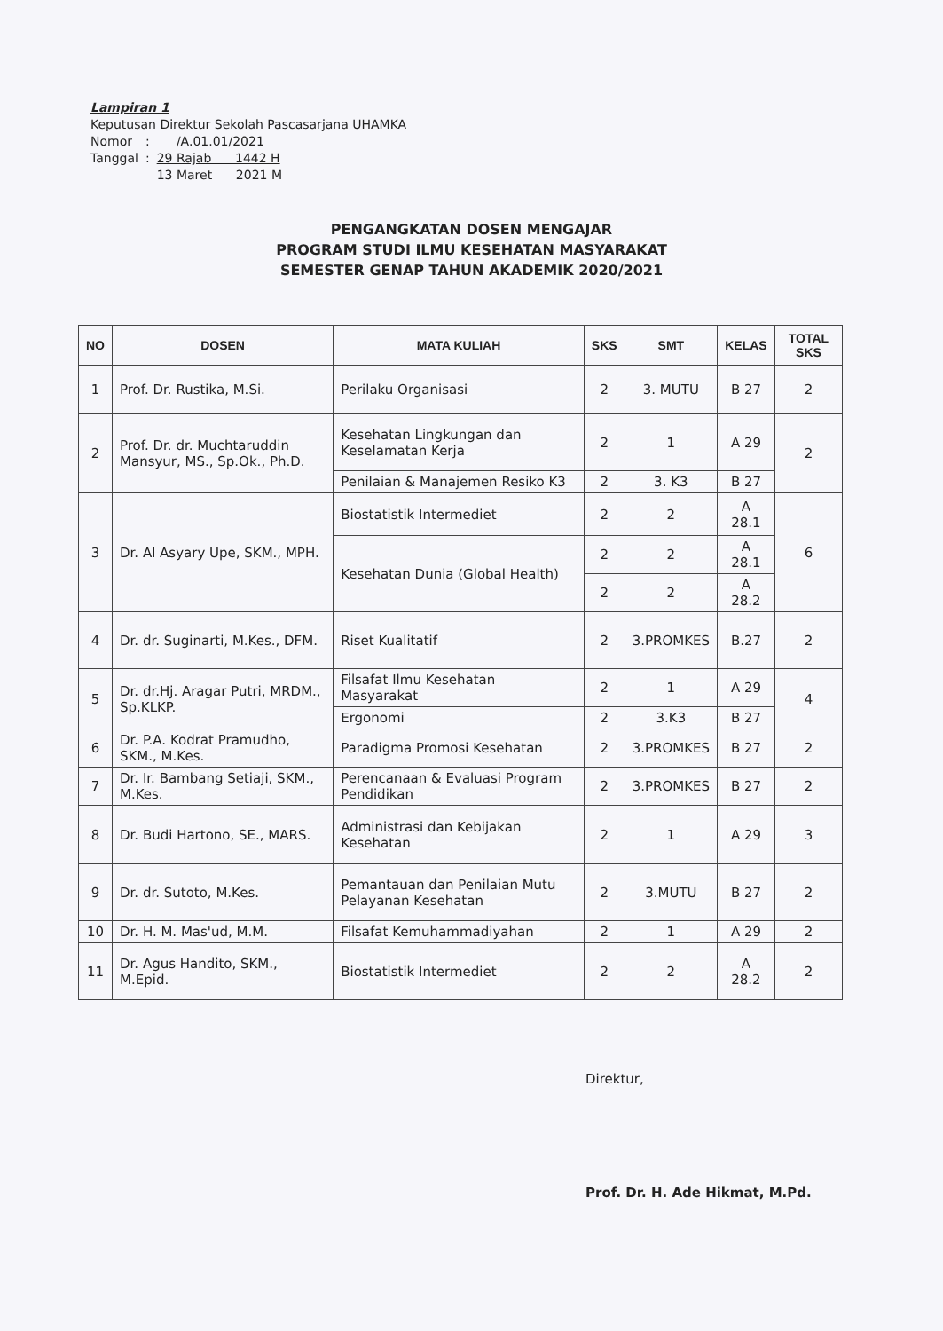Lampiran 1
Keputusan Direktur Sekolah Pascasarjana UHAMKA
| Nomor | : | /A.01.01/2021 |
| Tanggal | : | 29 Rajab 1442 H |
| | | 13 Maret 2021 M |
PENGANGKATAN DOSEN MENGAJAR
PROGRAM STUDI ILMU KESEHATAN MASYARAKAT
SEMESTER GENAP TAHUN AKADEMIK 2020/2021
| NO | DOSEN | MATA KULIAH | SKS | SMT | KELAS | TOTAL SKS |
| --- | --- | --- | --- | --- | --- | --- |
| 1 | Prof. Dr. Rustika, M.Si. | Perilaku Organisasi | 2 | 3. MUTU | B 27 | 2 |
| 2 | Prof. Dr. dr. Muchtaruddin Mansyur, MS., Sp.Ok., Ph.D. | Kesehatan Lingkungan dan Keselamatan Kerja | 2 | 1 | A 29 | 2 |
| | | Penilaian & Manajemen Resiko K3 | 2 | 3. K3 | B 27 | |
| 3 | Dr. Al Asyary Upe, SKM., MPH. | Biostatistik Intermediet | 2 | 2 | A 28.1 | 6 |
| | | Kesehatan Dunia (Global Health) | 2 | 2 | A 28.1 | |
| | | | 2 | 2 | A 28.2 | |
| 4 | Dr. dr. Suginarti, M.Kes., DFM. | Riset Kualitatif | 2 | 3.PROMKES | B.27 | 2 |
| 5 | Dr. dr.Hj. Aragar Putri, MRDM., Sp.KLKP. | Filsafat Ilmu Kesehatan Masyarakat | 2 | 1 | A 29 | 4 |
| | | Ergonomi | 2 | 3.K3 | B 27 | |
| 6 | Dr. P.A. Kodrat Pramudho, SKM., M.Kes. | Paradigma Promosi Kesehatan | 2 | 3.PROMKES | B 27 | 2 |
| 7 | Dr. Ir. Bambang Setiaji, SKM., M.Kes. | Perencanaan & Evaluasi Program Pendidikan | 2 | 3.PROMKES | B 27 | 2 |
| 8 | Dr. Budi Hartono, SE., MARS. | Administrasi dan Kebijakan Kesehatan | 2 | 1 | A 29 | 3 |
| 9 | Dr. dr. Sutoto, M.Kes. | Pemantauan dan Penilaian Mutu Pelayanan Kesehatan | 2 | 3.MUTU | B 27 | 2 |
| 10 | Dr. H. M. Mas'ud, M.M. | Filsafat Kemuhammadiyahan | 2 | 1 | A 29 | 2 |
| 11 | Dr. Agus Handito, SKM., M.Epid. | Biostatistik Intermediet | 2 | 2 | A 28.2 | 2 |
Direktur,
Prof. Dr. H. Ade Hikmat, M.Pd.